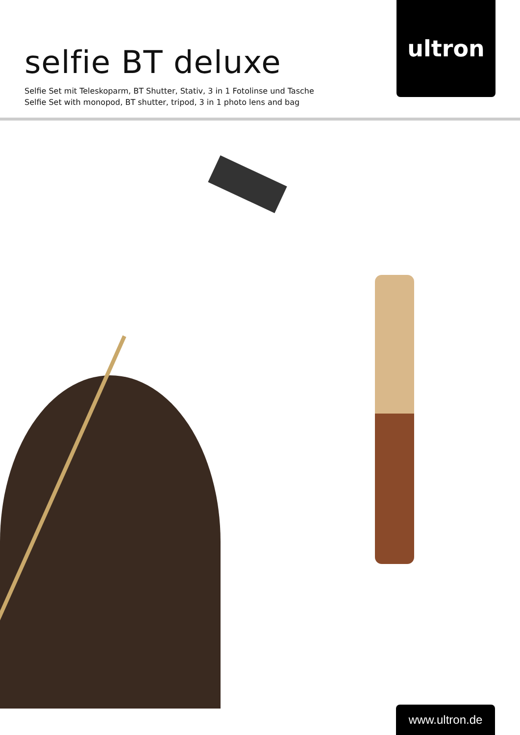selfie BT deluxe
Selfie Set mit Teleskoparm, BT Shutter, Stativ, 3 in 1 Fotolinse und Tasche
Selfie Set with monopod, BT shutter, tripod, 3 in 1 photo lens and bag
ultron
www.ultron.de